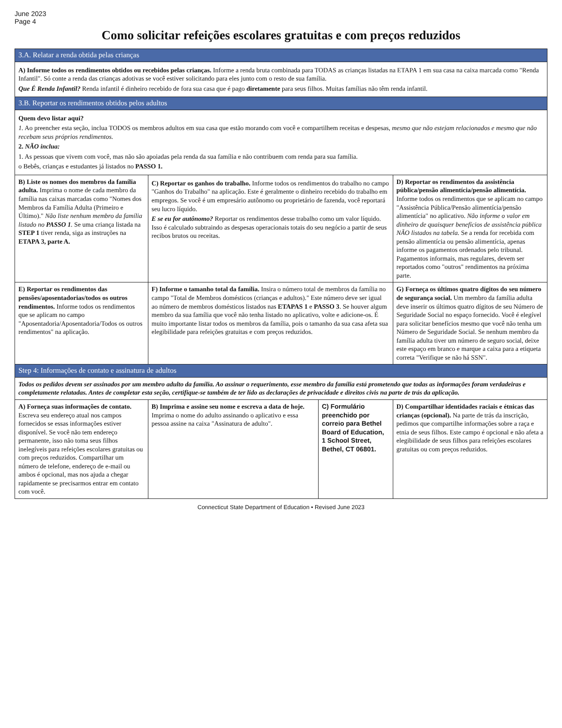June 2023
Page 4
Como solicitar refeições escolares gratuitas e com preços reduzidos
| 3.A. Relatar a renda obtida pelas crianças | | | |
| A) Informe todos os rendimentos obtidos ou recebidos pelas crianças. Informe a renda bruta combinada para TODAS as crianças listadas na ETAPA 1 em sua casa na caixa marcada como "Renda Infantil". Só conte a renda das crianças adotivas se você estiver solicitando para eles junto com o resto de sua família. Que É Renda Infantil? Renda infantil é dinheiro recebido de fora sua casa que é pago diretamente para seus filhos. Muitas famílias não têm renda infantil. | | | |
| 3.B. Reportar os rendimentos obtidos pelos adultos | | | |
| Quem devo listar aqui? 1. Ao preencher esta seção, inclua TODOS os membros adultos em sua casa que estão morando com você e compartilhem receitas e despesas, mesmo que não estejam relacionados e mesmo que não recebam seus próprios rendimentos. 2. NÃO inclua: 1. As pessoas que vivem com você, mas não são apoiadas pela renda da sua família e não contribuem com renda para sua família. o Bebês, crianças e estudantes já listados no PASSO 1. | | | |
| B) Liste os nomes dos membros da família adulta. Imprima o nome de cada membro da família nas caixas marcadas como "Nomes dos Membros da Família Adulta (Primeiro e Último)." Não liste nenhum membro da família listado no PASSO 1 . Se uma criança listada na STEP 1 tiver renda, siga as instruções na ETAPA 3, parte A. | C) Reportar os ganhos do trabalho. Informe todos os rendimentos do trabalho no campo "Ganhos do Trabalho" na aplicação. Este é geralmente o dinheiro recebido do trabalho em empregos. Se você é um empresário autônomo ou proprietário de fazenda, você reportará seu lucro líquido. E se eu for autônomo? Reportar os rendimentos desse trabalho como um valor líquido. Isso é calculado subtraindo as despesas operacionais totais do seu negócio a partir de seus recibos brutos ou receitas. | | D) Reportar os rendimentos da assistência pública/pensão alimentícia/pensão alimentícia. Informe todos os rendimentos que se aplicam no campo "Assistência Pública/Pensão alimentícia/pensão alimentícia" no aplicativo. Não informe o valor em dinheiro de quaisquer benefícios de assistência pública NÃO listados na tabela. Se a renda for recebida com pensão alimentícia ou pensão alimentícia, apenas informe os pagamentos ordenados pelo tribunal. Pagamentos informais, mas regulares, devem ser reportados como "outros" rendimentos na próxima parte. |
| E) Reportar os rendimentos das pensões/aposentadorias/todos os outros rendimentos. Informe todos os rendimentos que se aplicam no campo "Aposentadoria/Aposentadoria/Todos os outros rendimentos" na aplicação. | F) Informe o tamanho total da família. Insira o número total de membros da família no campo "Total de Membros domésticos (crianças e adultos)." Este número deve ser igual ao número de membros domésticos listados nas ETAPAS 1 e PASSO 3 . Se houver algum membro da sua família que você não tenha listado no aplicativo, volte e adicione-os. É muito importante listar todos os membros da família, pois o tamanho da sua casa afeta sua elegibilidade para refeições gratuitas e com preços reduzidos. | | G) Forneça os últimos quatro dígitos do seu número de segurança social. Um membro da família adulta deve inserir os últimos quatro dígitos de seu Número de Seguridade Social no espaço fornecido. Você é elegível para solicitar benefícios mesmo que você não tenha um Número de Seguridade Social. Se nenhum membro da família adulta tiver um número de seguro social, deixe este espaço em branco e marque a caixa para a etiqueta correta "Verifique se não há SSN". |
| Step 4: Informações de contato e assinatura de adultos | | | |
| Todos os pedidos devem ser assinados por um membro adulto da família. Ao assinar o requerimento, esse membro da família está prometendo que todas as informações foram verdadeiras e completamente relatadas. Antes de completar esta seção, certifique-se também de ter lido as declarações de privacidade e direitos civis na parte de trás da aplicação. | | | |
| A) Forneça suas informações de contato. Escreva seu endereço atual nos campos fornecidos se essas informações estiver disponível. Se você não tem endereço permanente, isso não toma seus filhos inelegíveis para refeições escolares gratuitas ou com preços reduzidos. Compartilhar um número de telefone, endereço de e-mail ou ambos é opcional, mas nos ajuda a chegar rapidamente se precisarmos entrar em contato com você. | B) Imprima e assine seu nome e escreva a data de hoje. Imprima o nome do adulto assinando o aplicativo e essa pessoa assine na caixa "Assinatura de adulto". | C) Formulário preenchido por correio para Bethel Board of Education, 1 School Street, Bethel, CT 06801. | D) Compartilhar identidades raciais e étnicas das crianças (opcional). Na parte de trás da inscrição, pedimos que compartilhe informações sobre a raça e etnia de seus filhos. Este campo é opcional e não afeta a elegibilidade de seus filhos para refeições escolares gratuitas ou com preços reduzidos. |
Connecticut State Department of Education • Revised June 2023